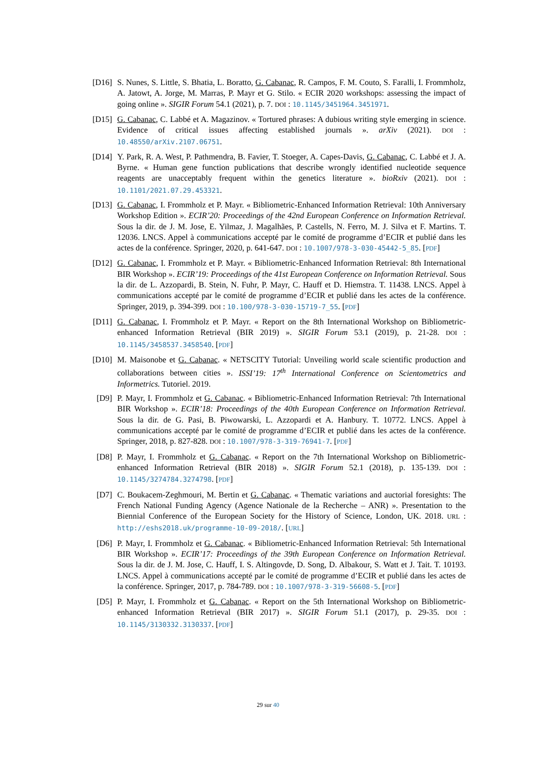[D16] S. Nunes, S. Little, S. Bhatia, L. Boratto, G. Cabanac, R. Campos, F. M. Couto, S. Faralli, I. Frommholz, A. Jatowt, A. Jorge, M. Marras, P. Mayr et G. Stilo. « ECIR 2020 workshops: assessing the impact of going online ». SIGIR Forum 54.1 (2021), p. 7. DOI : 10.1145/3451964.3451971.
[D15] G. Cabanac, C. Labbé et A. Magazinov. « Tortured phrases: A dubious writing style emerging in science. Evidence of critical issues affecting established journals ». arXiv (2021). DOI : 10.48550/arXiv.2107.06751.
[D14] Y. Park, R. A. West, P. Pathmendra, B. Favier, T. Stoeger, A. Capes-Davis, G. Cabanac, C. Labbé et J. A. Byrne. « Human gene function publications that describe wrongly identified nucleotide sequence reagents are unacceptably frequent within the genetics literature ». bioRxiv (2021). DOI : 10.1101/2021.07.29.453321.
[D13] G. Cabanac, I. Frommholz et P. Mayr. « Bibliometric-Enhanced Information Retrieval: 10th Anniversary Workshop Edition ». ECIR’20: Proceedings of the 42nd European Conference on Information Retrieval. Sous la dir. de J. M. Jose, E. Yilmaz, J. Magalhães, P. Castells, N. Ferro, M. J. Silva et F. Martins. T. 12036. LNCS. Appel à communications accepté par le comité de programme d’ECIR et publié dans les actes de la conférence. Springer, 2020, p. 641-647. DOI : 10.1007/978-3-030-45442-5_85. [PDF]
[D12] G. Cabanac, I. Frommholz et P. Mayr. « Bibliometric-Enhanced Information Retrieval: 8th International BIR Workshop ». ECIR’19: Proceedings of the 41st European Conference on Information Retrieval. Sous la dir. de L. Azzopardi, B. Stein, N. Fuhr, P. Mayr, C. Hauff et D. Hiemstra. T. 11438. LNCS. Appel à communications accepté par le comité de programme d’ECIR et publié dans les actes de la conférence. Springer, 2019, p. 394-399. DOI : 10.100/978-3-030-15719-7_55. [PDF]
[D11] G. Cabanac, I. Frommholz et P. Mayr. « Report on the 8th International Workshop on Bibliometric-enhanced Information Retrieval (BIR 2019) ». SIGIR Forum 53.1 (2019), p. 21-28. DOI : 10.1145/3458537.3458540. [PDF]
[D10] M. Maisonobe et G. Cabanac. « NETSCITY Tutorial: Unveiling world scale scientific production and collaborations between cities ». ISSI’19: 17<sup>th</sup> International Conference on Scientometrics and Informetrics. Tutoriel. 2019.
[D9] P. Mayr, I. Frommholz et G. Cabanac. « Bibliometric-Enhanced Information Retrieval: 7th International BIR Workshop ». ECIR’18: Proceedings of the 40th European Conference on Information Retrieval. Sous la dir. de G. Pasi, B. Piwowarski, L. Azzopardi et A. Hanbury. T. 10772. LNCS. Appel à communications accepté par le comité de programme d’ECIR et publié dans les actes de la conférence. Springer, 2018, p. 827-828. DOI : 10.1007/978-3-319-76941-7. [PDF]
[D8] P. Mayr, I. Frommholz et G. Cabanac. « Report on the 7th International Workshop on Bibliometric-enhanced Information Retrieval (BIR 2018) ». SIGIR Forum 52.1 (2018), p. 135-139. DOI : 10.1145/3274784.3274798. [PDF]
[D7] C. Boukacem-Zeghmouri, M. Bertin et G. Cabanac. « Thematic variations and auctorial foresights: The French National Funding Agency (Agence Nationale de la Recherche – ANR) ». Presentation to the Biennial Conference of the European Society for the History of Science, London, UK. 2018. URL : http://eshs2018.uk/programme-10-09-2018/. [URL]
[D6] P. Mayr, I. Frommholz et G. Cabanac. « Bibliometric-Enhanced Information Retrieval: 5th International BIR Workshop ». ECIR’17: Proceedings of the 39th European Conference on Information Retrieval. Sous la dir. de J. M. Jose, C. Hauff, I. S. Altingovde, D. Song, D. Albakour, S. Watt et J. Tait. T. 10193. LNCS. Appel à communications accepté par le comité de programme d’ECIR et publié dans les actes de la conférence. Springer, 2017, p. 784-789. DOI : 10.1007/978-3-319-56608-5. [PDF]
[D5] P. Mayr, I. Frommholz et G. Cabanac. « Report on the 5th International Workshop on Bibliometric-enhanced Information Retrieval (BIR 2017) ». SIGIR Forum 51.1 (2017), p. 29-35. DOI : 10.1145/3130332.3130337. [PDF]
29 sur 40